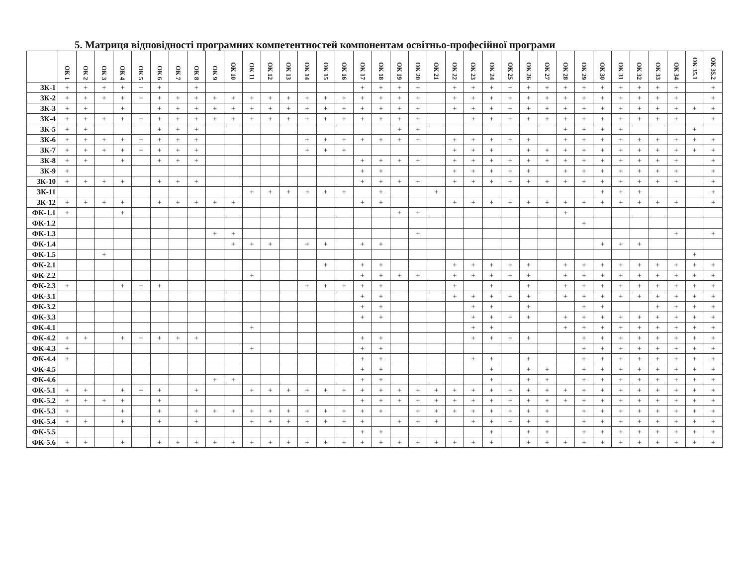5. Матриця відповідності програмних компетентностей компонентам освітньо-професійної програми
| | ОК 1 | ОК 2 | ОК 3 | ОК 4 | ОК 5 | ОК 6 | ОК 7 | ОК 8 | ОК 9 | ОК 10 | ОК 11 | ОК 12 | ОК 13 | ОК 14 | ОК 15 | ОК 16 | ОК 17 | ОК 18 | ОК 19 | ОК 20 | ОК 21 | ОК 22 | ОК 23 | ОК 24 | ОК 25 | ОК 26 | ОК 27 | ОК 28 | ОК 29 | ОК 30 | ОК 31 | ОК 32 | ОК 33 | ОК 34 | ОК 35.1 | ОК 35.2 |
| --- | --- | --- | --- | --- | --- | --- | --- | --- | --- | --- | --- | --- | --- | --- | --- | --- | --- | --- | --- | --- | --- | --- | --- | --- | --- | --- | --- | --- | --- | --- | --- | --- | --- | --- | --- | --- |
| ЗК-1 | + | + | + | + | + | + | | + | | | | | | | | | + | + | + | + | | + | + | + | + | + | + | + | + | + | + | + | + | + | | + |
| ЗК-2 | + | + | + | + | + | + | + | + | + | + | + | + | + | + | + | + | + | + | + | + | | + | + | + | + | + | + | + | + | + | + | + | + | + | | + |
| ЗК-3 | + | + | | + | | + | + | + | + | + | + | + | + | + | + | + | + | + | + | + | | + | + | + | + | + | + | + | + | + | + | + | + | + | + | + |
| ЗК-4 | + | + | + | + | + | + | + | + | + | + | + | + | + | + | + | + | + | + | + | + | | | + | + | + | + | + | + | + | + | + | + | + | + | | + |
| ЗК-5 | + | + | | | | + | + | + | | | | | | | | | | | + | + | | | | | | | | + | + | + | + | | | | + | |
| ЗК-6 | + | + | + | + | + | + | + | + | | | | | | + | + | + | + | + | + | + | | + | + | + | + | + | | + | + | + | + | + | + | + | + | + |
| ЗК-7 | + | + | + | + | + | + | + | + | | | | | | + | + | + | | | | | | + | + | + | | + | + | + | + | + | + | + | + | + | + | + |
| ЗК-8 | + | + | | + | | + | + | + | | | | | | | | | + | + | + | + | | + | + | + | + | + | + | + | + | + | + | + | + | + | | + |
| ЗК-9 | + | | | | | | | | | | | | | | | | + | + | | | | + | + | + | + | + | | + | + | + | + | + | + | + | | + |
| ЗК-10 | + | + | + | + | | + | + | + | | | | | | | | | + | + | + | + | | + | + | + | + | + | + | + | + | + | + | + | + | + | | + |
| ЗК-11 | | | | | | | | | | | + | + | + | + | + | + | | + | | | + | | | | | | | | | + | + | + | | | | + |
| ЗК-12 | + | + | + | + | | + | + | + | + | + | | | | | | | + | + | | | | + | + | + | + | + | + | + | + | + | + | + | + | + | | + |
| ФК-1.1 | + | | | + | | | | | | | | | | | | | | | + | + | | | | | | | | + | | | | | | | | |
| ФК-1.2 | | | | | | | | | | | | | | | | | | | | | | | | | | | | | + | | | | | | | |
| ФК-1.3 | | | | | | | | | + | + | | | | | | | | | | + | | | | | | | | | | | | | | + | | + |
| ФК-1.4 | | | | | | | | | | + | + | + | | + | + | | + | + | | | | | | | | | | | | + | + | + | | | | |
| ФК-1.5 | | | + | | | | | | | | | | | | | | | | | | | | | | | | | | | | | | | | + | |
| ФК-2.1 | | | | | | | | | | | | | | | + | | + | + | | | | + | + | + | + | + | | + | + | + | + | + | + | + | + | + |
| ФК-2.2 | | | | | | | | | | | + | | | | | | + | + | + | + | | + | + | + | + | + | | + | + | + | + | + | + | + | + | + |
| ФК-2.3 | + | | | + | + | + | | | | | | | | + | + | + | + | + | | | | + | | + | | + | | + | + | + | + | + | + | + | + | + |
| ФК-3.1 | | | | | | | | | | | | | | | | | + | + | | | | + | + | + | + | + | | + | + | + | + | + | + | + | + | + |
| ФК-3.2 | | | | | | | | | | | | | | | | | + | + | | | | | + | + | | + | | | + | + | | | + | + | + | + |
| ФК-3.3 | | | | | | | | | | | | | | | | | + | + | | | | | + | + | + | + | | + | + | + | + | + | + | + | + | + |
| ФК-4.1 | | | | | | | | | | | + | | | | | | | | | | | | + | + | | | | + | + | + | + | + | + | + | + | + |
| ФК-4.2 | + | + | | + | + | + | + | + | | | | | | | | | + | + | | | | | + | + | + | + | | | + | + | + | + | + | + | + | + |
| ФК-4.3 | + | | | | | | | | | | + | | | | | | + | + | | | | | | | | | | | + | + | + | + | + | + | + | + |
| ФК-4.4 | + | | | | | | | | | | | | | | | | + | + | | | | | + | + | | + | | | + | + | + | + | + | + | + | + |
| ФК-4.5 | | | | | | | | | | | | | | | | | + | + | | | | | | + | | + | + | | + | + | + | + | + | + | + | + |
| ФК-4.6 | | | | | | | | | + | + | | | | | | | + | + | | | | | | + | | + | + | | + | + | + | + | + | + | + | + |
| ФК-5.1 | + | + | | + | + | + | | + | | | + | + | + | + | + | + | + | + | + | + | + | + | + | + | + | + | + | + | + | + | + | + | + | + | + | + |
| ФК-5.2 | + | + | + | + | | + | | | | | | | | | | | + | + | + | + | + | + | + | + | + | + | + | + | + | + | + | + | + | + | + | + |
| ФК-5.3 | + | | | + | | + | | + | + | + | + | + | + | + | + | + | + | + | | + | + | + | + | + | + | + | + | | + | + | + | + | + | + | + | + |
| ФК-5.4 | + | + | | + | | + | | + | | | + | + | + | + | + | + | + | | + | + | + | | + | + | + | + | + | | + | + | + | + | + | + | + | + |
| ФК-5.5 | | | | | | | | | | | | | | | | | + | + | | | | | | + | | + | + | | + | + | + | + | + | + | + | + |
| ФК-5.6 | + | + | | + | | + | + | + | + | + | + | + | + | + | + | + | + | + | + | + | + | + | + | + | | + | + | + | + | + | + | + | + | + | + | + |